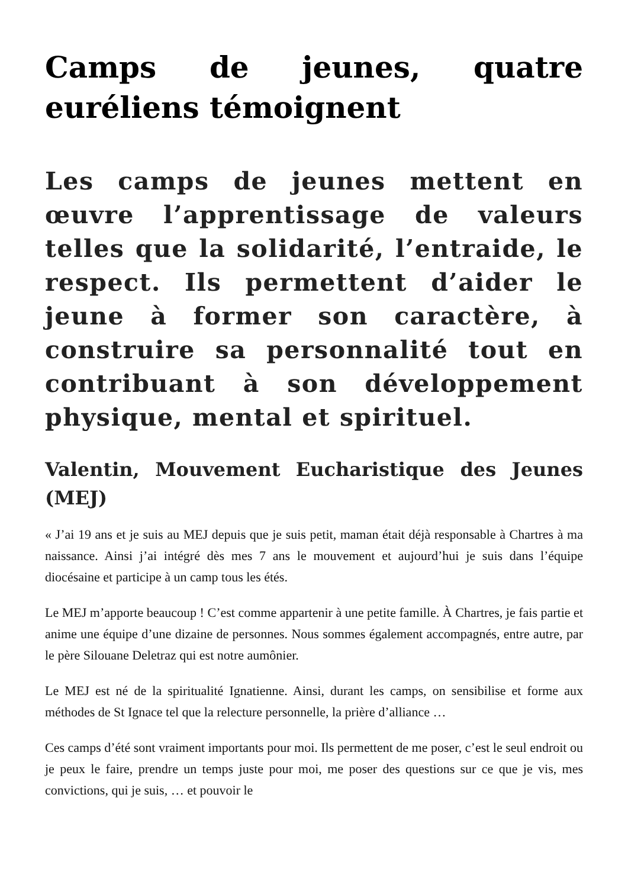Camps de jeunes, quatre euréliens témoignent
Les camps de jeunes mettent en œuvre l’apprentissage de valeurs telles que la solidarité, l’entraide, le respect. Ils permettent d’aider le jeune à former son caractère, à construire sa personnalité tout en contribuant à son développement physique, mental et spirituel.
Valentin, Mouvement Eucharistique des Jeunes (MEJ)
« J’ai 19 ans et je suis au MEJ depuis que je suis petit, maman était déjà responsable à Chartres à ma naissance. Ainsi j’ai intégré dès mes 7 ans le mouvement et aujourd’hui je suis dans l’équipe diocésaine et participe à un camp tous les étés.
Le MEJ m’apporte beaucoup ! C’est comme appartenir à une petite famille. À Chartres, je fais partie et anime une équipe d’une dizaine de personnes. Nous sommes également accompagnés, entre autre, par le père Silouane Deletraz qui est notre aumônier.
Le MEJ est né de la spiritualité Ignatienne. Ainsi, durant les camps, on sensibilise et forme aux méthodes de St Ignace tel que la relecture personnelle, la prière d’alliance …
Ces camps d’été sont vraiment importants pour moi. Ils permettent de me poser, c’est le seul endroit ou je peux le faire, prendre un temps juste pour moi, me poser des questions sur ce que je vis, mes convictions, qui je suis, … et pouvoir le